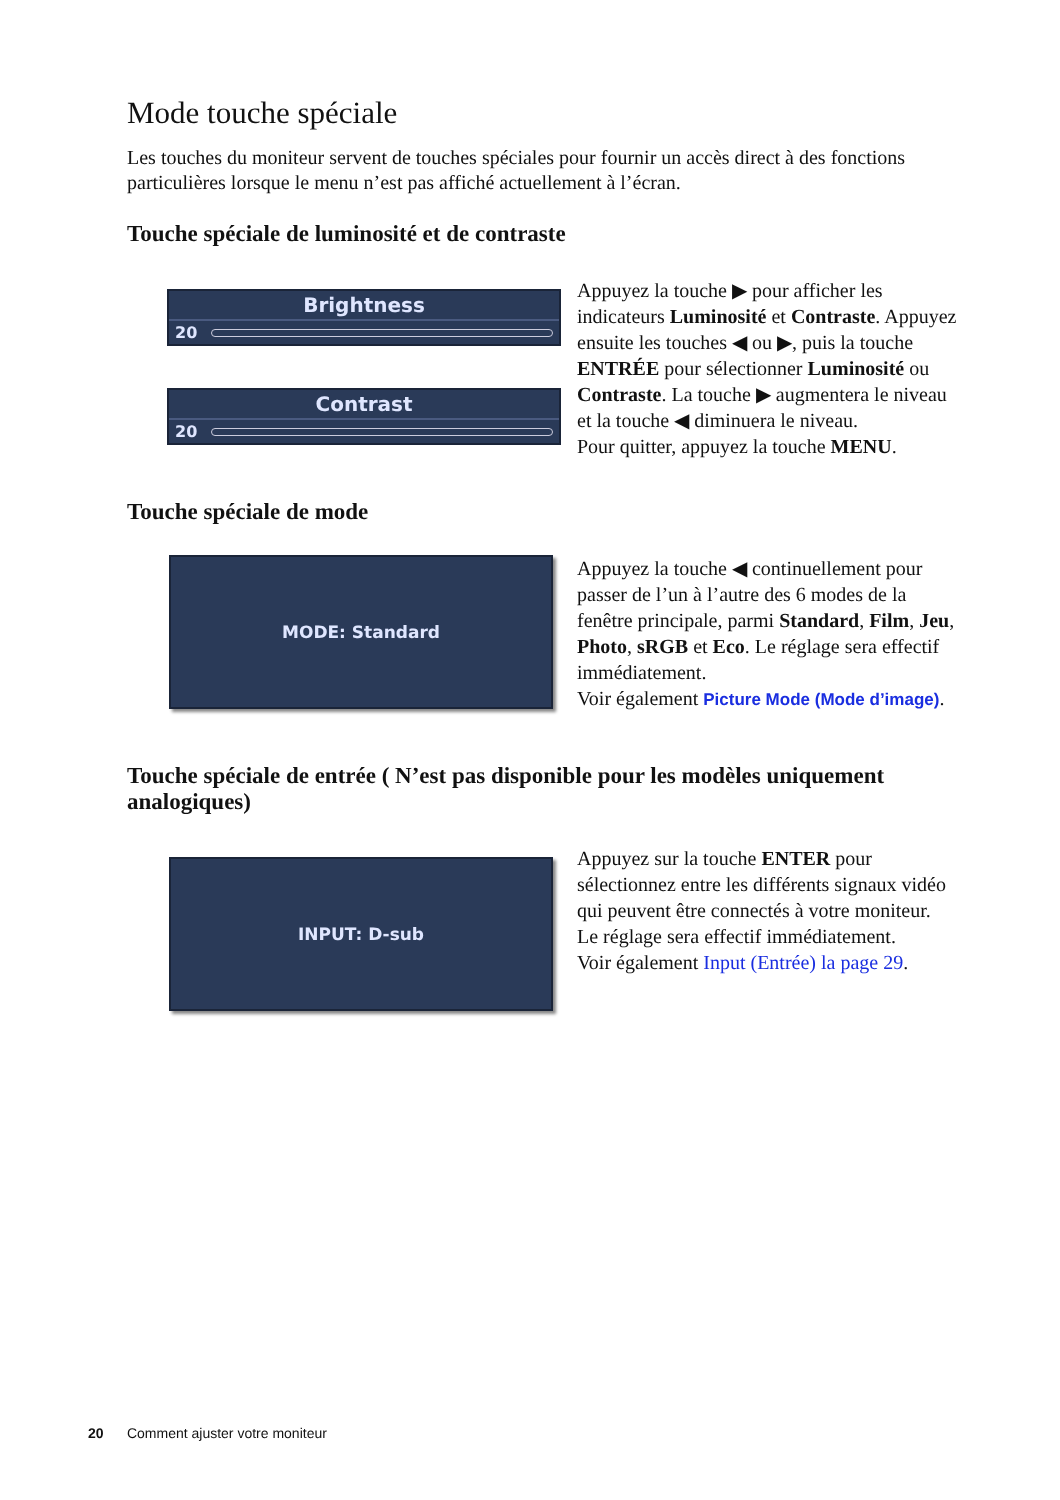Mode touche spéciale
Les touches du moniteur servent de touches spéciales pour fournir un accès direct à des fonctions particulières lorsque le menu n’est pas affiché actuellement à l’écran.
Touche spéciale de luminosité et de contraste
Brightness
20
Contrast
20
Appuyez la touche ▶ pour afficher les indicateurs Luminosité et Contraste. Appuyez ensuite les touches ◀ ou ▶, puis la touche ENTRÉE pour sélectionner Luminosité ou Contraste. La touche ▶ augmentera le niveau et la touche ◀ diminuera le niveau.
Pour quitter, appuyez la touche MENU.
Touche spéciale de mode
MODE: Standard
Appuyez la touche ◀ continuellement pour passer de l’un à l’autre des 6 modes de la fenêtre principale, parmi Standard, Film, Jeu, Photo, sRGB et Eco. Le réglage sera effectif immédiatement.
Voir également Picture Mode (Mode d’image).
Touche spéciale de entrée ( N’est pas disponible pour les modèles uniquement analogiques)
INPUT: D-sub
Appuyez sur la touche ENTER pour sélectionnez entre les différents signaux vidéo qui peuvent être connectés à votre moniteur.
Le réglage sera effectif immédiatement.
Voir également Input (Entrée) la page 29.
20 Comment ajuster votre moniteur